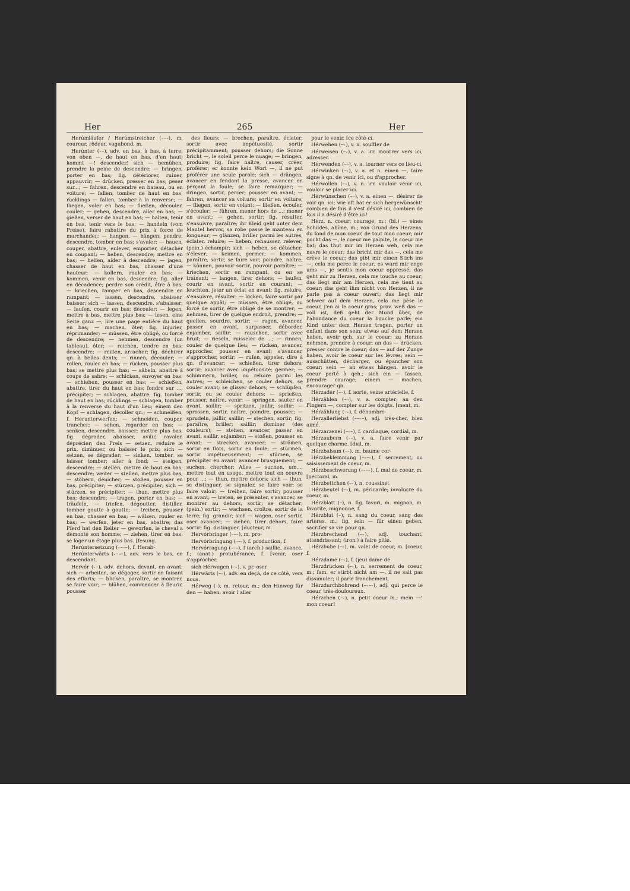Her 265 Her
Herúmläufer / Herúmstreicher (⏑–⏑), m. coureur, rôdeur, vagabond, m.
Herúnter (⏑–), adv. en bas, à bas, à terre; von oben —, de haut en bas, d'en haut; kommt —! descendez! sich — bemühen, prendre la peine de descendre; — bringen, porter en bas; fig. détériorer, ruiner, appauvrir; — drücken, presser en bas; peser sur...; — fahren, descendre en bateau, ou en voiture; — fallen, tomber de haut en bas; rücklings — fallen, tomber à la renverse; — fliegen, voler en bas; — fließen, découler, couler; — gehen, descendre, aller en bas; — gießen, verser de haut en bas; — halten, tenir en bas, tenir vers le bas; — handeln (vom Preise), faire rabattre du prix à force de marchander; — hangen, — hängen, pendre, descendre, tomber en bas; s'avaler; — hauen, couper, abattre, enlever, emporter, détacher en coupant; — heben, descendre; mettre en bas; — helfen, aider à descendre; — jagen, chasser de haut en bas, chasser d'une hauteur; — kollern, rouler en bas; — kommen, venir en bas, descendre; fig. aller en décadence; perdre son crédit, être à bas; — kriechen, ramper en bas, descendre en rampant; — lassen, descendre, abaisser, baisser; sich — lassen, descendre, s'abaisser; — laufen, courir en bas; découler; — legen, mettre à bas, mettre plus bas; — lesen, eine Seite ganz —, lire une page entière du haut en bas; — machen, ôter; fig. injurier, réprimander; — müssen, être obligé, ou forcé de descendre; — nehmen, descendre (un tableau), ôter; — reichen, tendre en bas; descendre; — reißen, arracher; fig. déchirer qn. à belles dents; — rinnen, découler; — rollen, rouler en bas; — rücken, pousser plus bas; se mettre plus bas; — säbeln, abattre à coups de sabre; — schicken, envoyer en bas; — schieben, pousser en bas; — schießen, abattre, tirer du haut en bas; fondre sur ..., précipiter; — schlagen, abattre; fig. tomber de haut en bas; rücklings — schlagen, tomber à la renverse du haut d'un lieu; einem den Kopf — schlagen, décoller qn.; — schmeißen, f. Herunterwerfen; — schneiden, couper, trancher; — sehen, regarder en bas; — senken, descendre, baisser; mettre plus bas; fig. dégrader, abaisser, avilir, ravaler, déprécier; den Preis — setzen, réduire le prix, diminuer, ou baisser le prix; sich — setzen, se dégrader; — sinken, tomber, se laisser tomber; aller à fond; — steigen, descendre; — stellen, mettre de haut en bas; descendre; weiter — stellen, mettre plus bas; — stöbern, dénicher; — stoßen, pousser en bas, précipiter; — stürzen, précipiter; sich — stürzen, se précipiter; — thun, mettre plus bas; descendre; — tragen, porter en bas; — träufeln, — triefen, dégoutter, distiller, tomber goutte à goutte; — treiben, pousser en bas, chasser en bas; — wälzen, rouler en bas; — werfen, jeter en bas, abattre; das Pferd hat den Reiter — geworfen, le cheval a démonté son homme; — ziehen, tirer en bas; se loger un étage plus bas. [fesung.
Herúntersetzung (⏑–⏑–), f. Herab-
Herúnterwärts (⏑–⏑–), adv. vers le bas, en descendant.
Hervór (⏑–), adv. dehors, devant, en avant; sich — arbeiten, se dégager, sortir en faisant des efforts; — blicken, paraître, se montrer, se faire voir; — blühen, commencer à fleurir, pousser
des fleurs; — brechen, paraître, éclater; sortir avec impétuosité, sortir précipitamment; pousser dehors; die Sonne bricht —, le soleil perce le nuage; — bringen, produire; fig. faire naître, causer, créer, proférer; er konnte kein Wort —, il ne put proférer une seule parole; sich — drängen, avancer en fendant la presse, avancer en perçant la foule; se faire remarquer; — dringen, sortir, percer; pousser en avant; — fahren, avancer sa voiture; sortir en voiture; — fliegen, sortir en volant; — fließen, écouler, s'écouler; — führen, mener hors de ...; mener en avant; — gehen, sortir; fig. résulter, s'ensuivre, paraître; ihr Kleid geht unter dem Mantel hervor, sa robe passe le manteau en longueur; — glänzen, briller parmi les autres, éclater, reluire; — heben, rehausser, relever; (pein.) échampir; sich — heben, se détacher; s'élever; — keimen, germer; — kommen, paraître, sortir, se faire voir, poindre, naître; — können, pouvoir sortir, pouvoir paraître; — kriechen, sortir en rampant, ou en se traînant; — langen, tirer dehors; — laufen, courir en avant, sortir en courant; — leuchten, jeter un éclat en avant; fig. reluire, s'ensuivre, résulter; — locken, faire sortir par quelque appât; — müssen, être obligé, ou forcé de sortir, être obligé de se montrer; — nehmen, tirer de quelque endroit, prendre; — quellen, sourdre, sortir; — ragen, avancer, passer en avant, surpasser, déborder, enjamber, saillir; — rauschen, sortir avec bruit; — rieseln, ruisseler de ...; — rinnen, couler de quelque lieu; — rücken, avancer, approcher, pousser en avant; s'avancer, s'approcher, sortir; — rufen, appeler, dire à qn. d'avancer; — schießen, tirer dehors; sortir; avancer avec impétuosité; germer; — schimmern, briller, ou reluire parmi les autres; — schleichen, se couler dehors, se couler avant; se glisser dehors; — schlüpfen, sortir, ou se couler dehors; — sprießen, pousser, naître, venir; — springen, sauter en avant, saillir; — spritzen, jaillir, saillir; — sprossen, sortir, naître, poindre, pousser; — sprudeln, jaillir, saillir; — stechen, sortir; fig. paraître, briller; saillir; dominer (des couleurs); — stehen, avancer, passer en avant, saillir, enjamber; — stoßen, pousser en avant; — strecken, avancer; — strömen, sortir en flots, sortir en foule; — stürmen, sortir impétueusement; — stürzen, se précipiter en avant, avancer brusquement; — suchen, chercher; Alles — suchen, um..., mettre tout en usage, mettre tout en oeuvre pour ...; — thun, mettre dehors; sich — thun, se distinguer, se signaler, se faire voir; se faire valoir; — treiben, faire sortir; pousser en avant; — treten, se présenter, s'avancer, se montrer au dehors, sortir; se détacher; (pein.) sortir; — wachsen, croître, sortir de la terre; fig. grandir; sich — wagen, oser sortir, oser avancer; — ziehen, tirer dehors, faire sortir; fig. distinguer. [ducteur, m.
Hervórbringer (⏑–⏑), m. pro-
Hervórbringung (⏑–⏑), f. production, f.
Hervórragung (⏑–⏑), f (arch.) saillie, avance, f.; (anat.) protubérance, f. [venir, oser s'approcher.
sich Hérwagen (–⏑), v. pr. oser
Hérwärts (–⏑), adv. en deçà, de ce côté, vers nous.
Hérweg (–), m. retour, m.; den Hinweg für den — haben, avoir l'aller
pour le venir. [ce côté-ci.
Hérwehen (–⏑), v. n. souffler de
Hérweisen (–⏑), v. a. irr. montrer vers ici, adresser.
Hérwenden (–⏑), v. a. tourner vers ce lieu-ci.
Hérwinken (–⏑), v. a. et n. einen —, faire signe à qn. de venir ici, ou d'approcher.
Hérwollen (–⏑), v. n. irr. vouloir venir ici, vouloir se placer ici.
Hérwünschen (–⏑), v. a. einen —, désirer de voir qn. ici; wie oft hat er sich hergewünscht! combien de fois il s'est désiré ici, combien de fois il a désiré d'être ici!
Hérz, n. coeur; courage, m.; (bl.) — eines Schildes, abîme, m.; von Grund des Herzens, du fond de mon coeur, de tout mon coeur; mir pocht das —, le coeur me palpite, le coeur me bat; das thut mir im Herzen weh, cela me navre le coeur; das bricht mir das —, cela me crève le coeur; das gibt mir einen Stich ins —, cela me perce le coeur; es ward mir enge ums —, je sentis mon coeur oppressé; das geht mir zu Herzen, cela me touche au coeur; das liegt mir am Herzen, cela me tient au coeur; das geht ihm nicht von Herzen, il ne parle pas à coeur ouvert; das liegt mir schwer auf dem Herzen, cela me pèse le coeur, j'en ai le coeur gros; prov. weß das — voll ist, deß geht der Mund über, de l'abondance du coeur la bouche parle; ein Kind unter dem Herzen tragen, porter un enfant dans son sein; etwas auf dem Herzen haben, avoir qch. sur le coeur; zu Herzen nehmen, prendre à coeur; an das — drücken, presser contre le coeur; das — auf der Zunge haben, avoir le coeur sur les lèvres; sein — ausschütten, décharger, ou épancher son coeur; sein — an etwas hängen, avoir le coeur porté à qch.; sich ein — fassen, prendre courage; einem — machen, encourager qn.
Hérzader (–⏑), f. aorte, veine artérielle, f.
Hérzählen (–⏑), v. a. compter; an den Fingern —, compter sur les doigts. [ment, m.
Hérzählung (–⏑), f. dénombre-
Herzallerliebst (––⏑–), adj. très-cher, bien aimé.
Hérzarzenei (–⏑–), f. cardiaque, cordial, m.
Hérzaubern (–⏑), v. a. faire venir par quelque charme. [dial, m.
Hérzbalsam (–⏑), m. baume cor-
Hérzbeklemmung (–⏑–⏑), f. serrement, ou saisissement de coeur, m.
Hérzbeschwerung (–⏑–⏑), f. mal de coeur, m. [pectoral, m.
Hérzbettchen (–⏑), n. coussinet
Hérzbeutel (–⏑), m. péricarde; involucre du coeur, m.
Hérzblatt (–), n. fig. favori, m. mignon, m. favorite, mignonne, f.
Hérzblut (–), n. sang du coeur, sang des artères, m.; fig. sein — für einen geben, sacrifier sa vie pour qn.
Hérzbrechend (–⏑), adj. touchant, attendrissant; (iron.) à faire pitié.
Hérzbube (–⏑), m. valet de coeur, m. [coeur, f.
Hérzdame (–⏑), f. (jeu) dame de
Hérzdrücken (–⏑), n. serrement de coeur, m.; fam. er stirbt nicht am —, il ne sait pas dissimuler; il parle franchement.
Hérzdurchbohrend (–⏑–⏑), adj. qui perce le coeur, très-douloureux.
Hérzchen (–⏑), n. petit coeur m.; mein —! mon coeur!